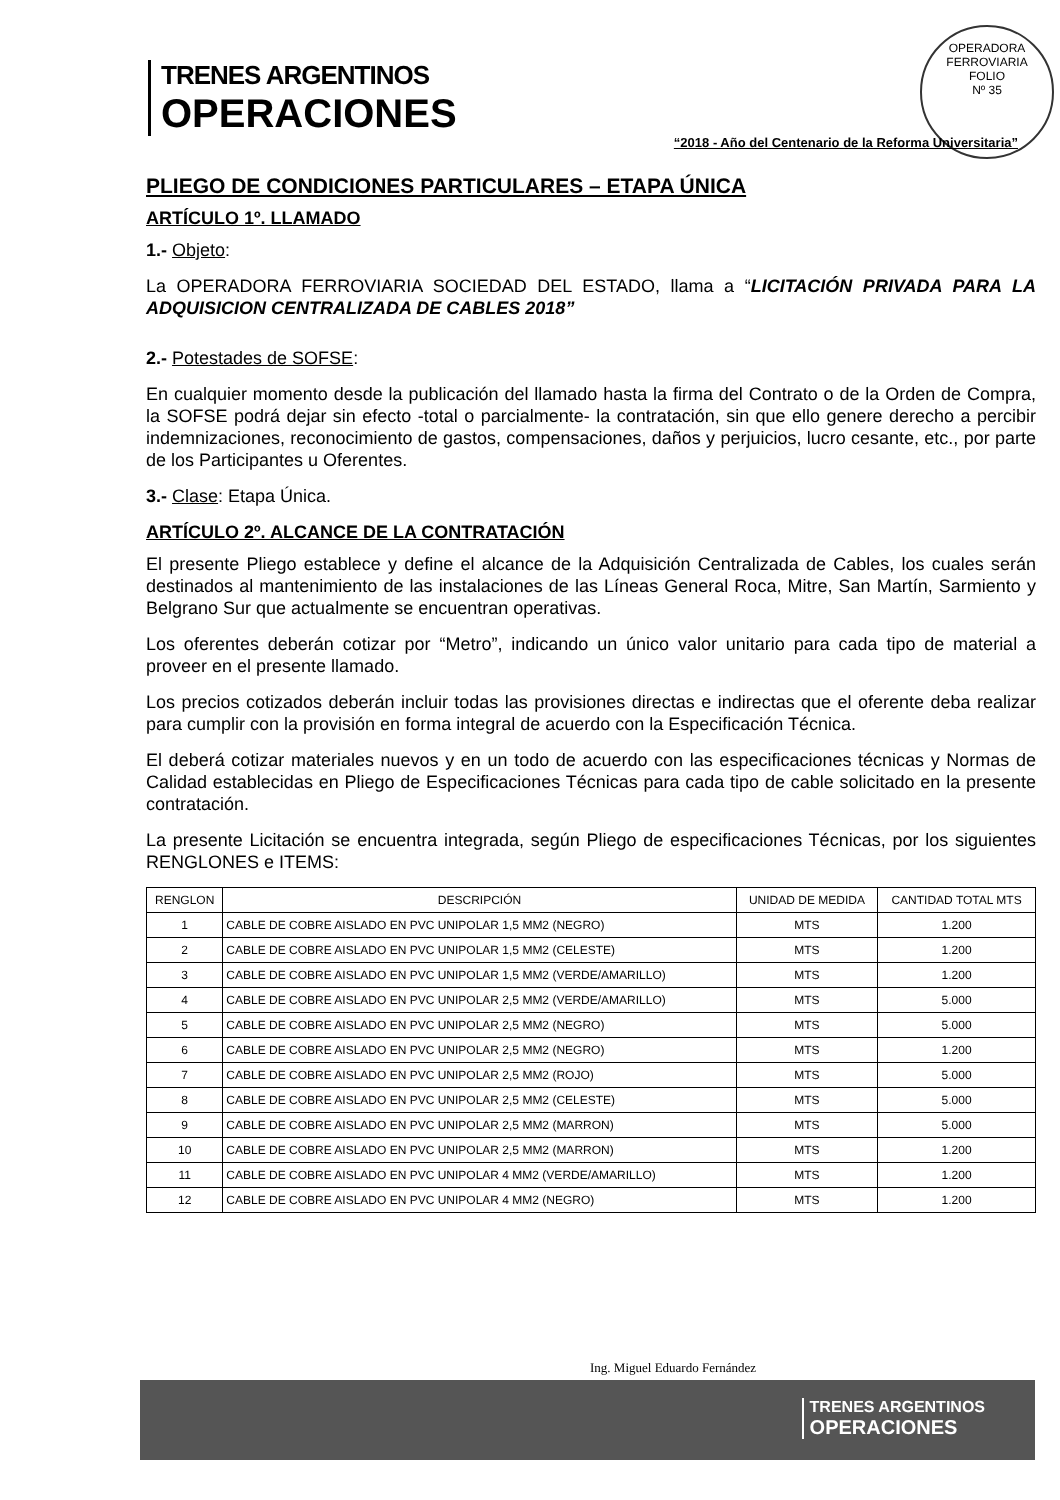OPERADORA FERROVIARIA
FOLIO
Nº 35
TRENES ARGENTINOS
OPERACIONES
“2018 - Año del Centenario de la Reforma Universitaria”
PLIEGO DE CONDICIONES PARTICULARES – ETAPA ÚNICA
ARTÍCULO 1º. LLAMADO
1.- Objeto:
La OPERADORA FERROVIARIA SOCIEDAD DEL ESTADO, llama a “LICITACIÓN PRIVADA PARA LA ADQUISICION CENTRALIZADA DE CABLES 2018”
2.- Potestades de SOFSE:
En cualquier momento desde la publicación del llamado hasta la firma del Contrato o de la Orden de Compra, la SOFSE podrá dejar sin efecto -total o parcialmente- la contratación, sin que ello genere derecho a percibir indemnizaciones, reconocimiento de gastos, compensaciones, daños y perjuicios, lucro cesante, etc., por parte de los Participantes u Oferentes.
3.- Clase: Etapa Única.
ARTÍCULO 2º. ALCANCE DE LA CONTRATACIÓN
El presente Pliego establece y define el alcance de la Adquisición Centralizada de Cables, los cuales serán destinados al mantenimiento de las instalaciones de las Líneas General Roca, Mitre, San Martín, Sarmiento y Belgrano Sur que actualmente se encuentran operativas.
Los oferentes deberán cotizar por “Metro”, indicando un único valor unitario para cada tipo de material a proveer en el presente llamado.
Los precios cotizados deberán incluir todas las provisiones directas e indirectas que el oferente deba realizar para cumplir con la provisión en forma integral de acuerdo con la Especificación Técnica.
El deberá cotizar materiales nuevos y en un todo de acuerdo con las especificaciones técnicas y Normas de Calidad establecidas en Pliego de Especificaciones Técnicas para cada tipo de cable solicitado en la presente contratación.
La presente Licitación se encuentra integrada, según Pliego de especificaciones Técnicas, por los siguientes RENGLONES e ITEMS:
| RENGLON | DESCRIPCIÓN | UNIDAD DE MEDIDA | CANTIDAD TOTAL MTS |
| --- | --- | --- | --- |
| 1 | CABLE DE COBRE AISLADO EN PVC UNIPOLAR 1,5 MM2 (NEGRO) | MTS | 1.200 |
| 2 | CABLE DE COBRE AISLADO EN PVC UNIPOLAR 1,5 MM2 (CELESTE) | MTS | 1.200 |
| 3 | CABLE DE COBRE AISLADO EN PVC UNIPOLAR 1,5 MM2 (VERDE/AMARILLO) | MTS | 1.200 |
| 4 | CABLE DE COBRE AISLADO EN PVC UNIPOLAR 2,5 MM2 (VERDE/AMARILLO) | MTS | 5.000 |
| 5 | CABLE DE COBRE AISLADO EN PVC UNIPOLAR 2,5 MM2 (NEGRO) | MTS | 5.000 |
| 6 | CABLE DE COBRE AISLADO EN PVC UNIPOLAR 2,5 MM2 (NEGRO) | MTS | 1.200 |
| 7 | CABLE DE COBRE AISLADO EN PVC UNIPOLAR 2,5 MM2 (ROJO) | MTS | 5.000 |
| 8 | CABLE DE COBRE AISLADO EN PVC UNIPOLAR 2,5 MM2 (CELESTE) | MTS | 5.000 |
| 9 | CABLE DE COBRE AISLADO EN PVC UNIPOLAR 2,5 MM2 (MARRON) | MTS | 5.000 |
| 10 | CABLE DE COBRE AISLADO EN PVC UNIPOLAR 2,5 MM2 (MARRON) | MTS | 1.200 |
| 11 | CABLE DE COBRE AISLADO EN PVC UNIPOLAR 4 MM2 (VERDE/AMARILLO) | MTS | 1.200 |
| 12 | CABLE DE COBRE AISLADO EN PVC UNIPOLAR 4 MM2 (NEGRO) | MTS | 1.200 |
Ing. Miguel Eduardo Fernández
TRENES ARGENTINOS
OPERACIONES